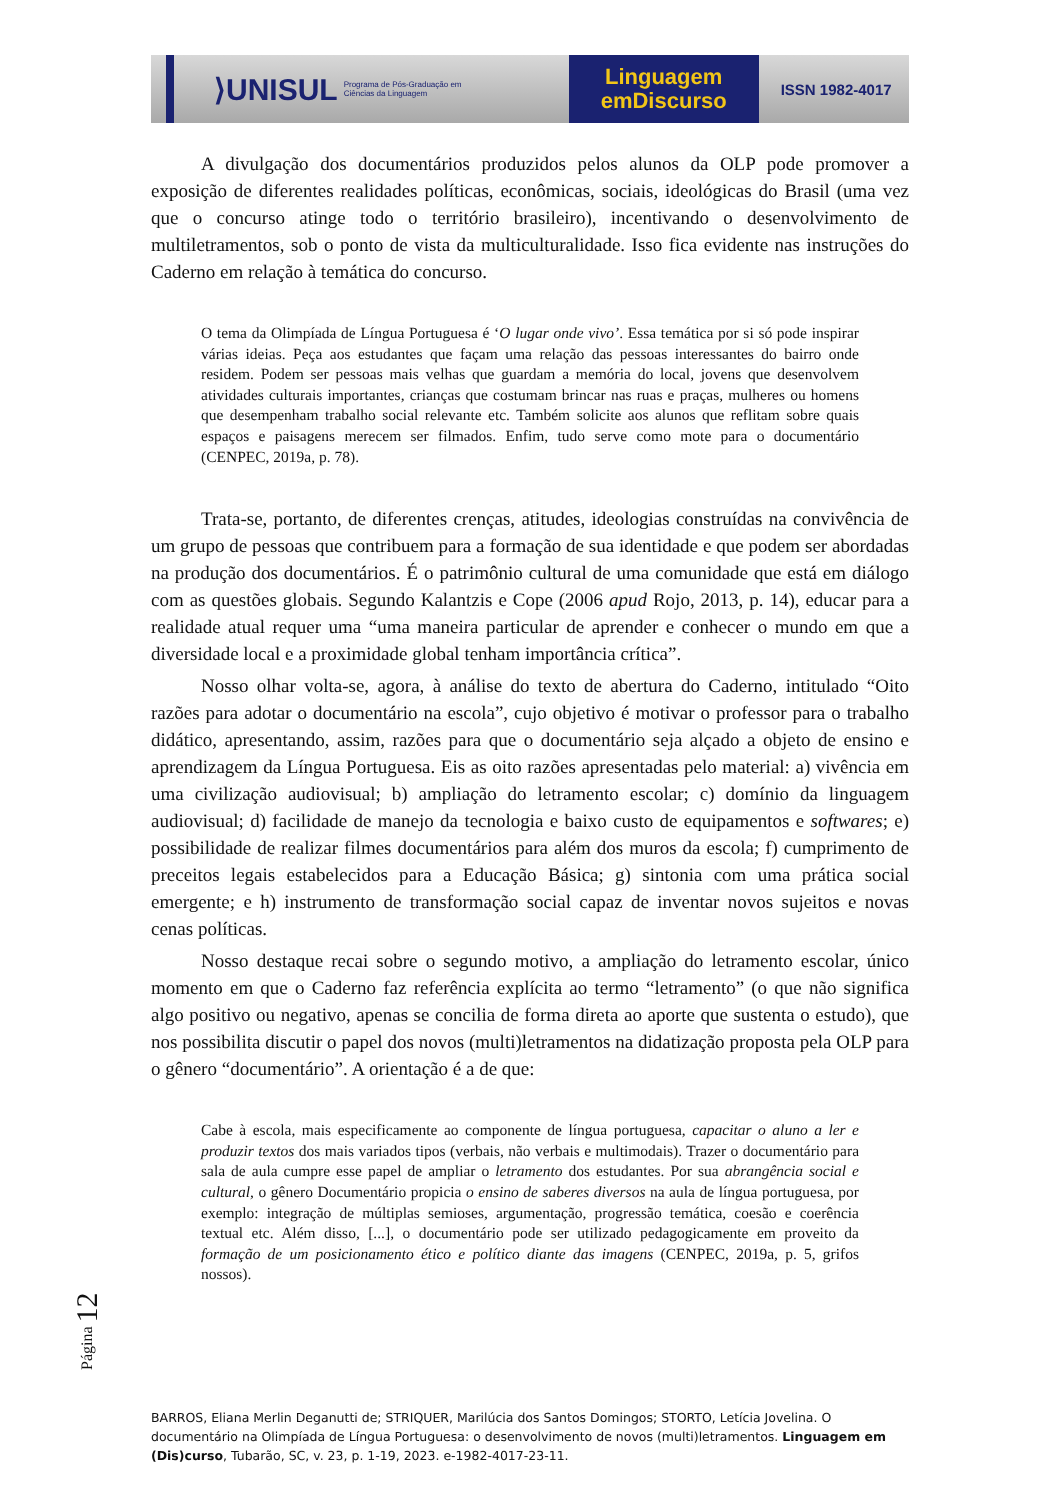⟩UNISUL Programa de Pós-Graduação em Ciências da Linguagem
Linguagem
emDiscurso
ISSN 1982-4017
A divulgação dos documentários produzidos pelos alunos da OLP pode promover a exposição de diferentes realidades políticas, econômicas, sociais, ideológicas do Brasil (uma vez que o concurso atinge todo o território brasileiro), incentivando o desenvolvimento de multiletramentos, sob o ponto de vista da multiculturalidade. Isso fica evidente nas instruções do Caderno em relação à temática do concurso.
O tema da Olimpíada de Língua Portuguesa é ‘O lugar onde vivo’. Essa temática por si só pode inspirar várias ideias. Peça aos estudantes que façam uma relação das pessoas interessantes do bairro onde residem. Podem ser pessoas mais velhas que guardam a memória do local, jovens que desenvolvem atividades culturais importantes, crianças que costumam brincar nas ruas e praças, mulheres ou homens que desempenham trabalho social relevante etc. Também solicite aos alunos que reflitam sobre quais espaços e paisagens merecem ser filmados. Enfim, tudo serve como mote para o documentário (CENPEC, 2019a, p. 78).
Trata-se, portanto, de diferentes crenças, atitudes, ideologias construídas na convivência de um grupo de pessoas que contribuem para a formação de sua identidade e que podem ser abordadas na produção dos documentários. É o patrimônio cultural de uma comunidade que está em diálogo com as questões globais. Segundo Kalantzis e Cope (2006 apud Rojo, 2013, p. 14), educar para a realidade atual requer uma “uma maneira particular de aprender e conhecer o mundo em que a diversidade local e a proximidade global tenham importância crítica”.
Nosso olhar volta-se, agora, à análise do texto de abertura do Caderno, intitulado “Oito razões para adotar o documentário na escola”, cujo objetivo é motivar o professor para o trabalho didático, apresentando, assim, razões para que o documentário seja alçado a objeto de ensino e aprendizagem da Língua Portuguesa. Eis as oito razões apresentadas pelo material: a) vivência em uma civilização audiovisual; b) ampliação do letramento escolar; c) domínio da linguagem audiovisual; d) facilidade de manejo da tecnologia e baixo custo de equipamentos e softwares; e) possibilidade de realizar filmes documentários para além dos muros da escola; f) cumprimento de preceitos legais estabelecidos para a Educação Básica; g) sintonia com uma prática social emergente; e h) instrumento de transformação social capaz de inventar novos sujeitos e novas cenas políticas.
Nosso destaque recai sobre o segundo motivo, a ampliação do letramento escolar, único momento em que o Caderno faz referência explícita ao termo “letramento” (o que não significa algo positivo ou negativo, apenas se concilia de forma direta ao aporte que sustenta o estudo), que nos possibilita discutir o papel dos novos (multi)letramentos na didatização proposta pela OLP para o gênero “documentário”. A orientação é a de que:
Cabe à escola, mais especificamente ao componente de língua portuguesa, capacitar o aluno a ler e produzir textos dos mais variados tipos (verbais, não verbais e multimodais). Trazer o documentário para sala de aula cumpre esse papel de ampliar o letramento dos estudantes. Por sua abrangência social e cultural, o gênero Documentário propicia o ensino de saberes diversos na aula de língua portuguesa, por exemplo: integração de múltiplas semioses, argumentação, progressão temática, coesão e coerência textual etc. Além disso, [...], o documentário pode ser utilizado pedagogicamente em proveito da formação de um posicionamento ético e político diante das imagens (CENPEC, 2019a, p. 5, grifos nossos).
Página 12
BARROS, Eliana Merlin Deganutti de; STRIQUER, Marilúcia dos Santos Domingos; STORTO, Letícia Jovelina. O documentário na Olimpíada de Língua Portuguesa: o desenvolvimento de novos (multi)letramentos. Linguagem em (Dis)curso, Tubarão, SC, v. 23, p. 1-19, 2023. e-1982-4017-23-11.